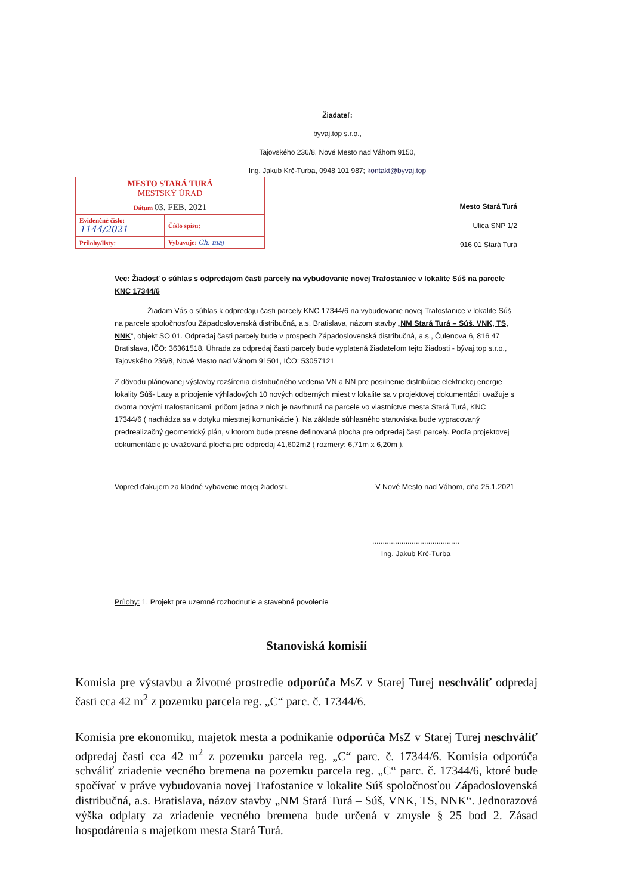Žiadateľ:
byvaj.top s.r.o.,
Tajovského 236/8, Nové Mesto nad Váhom 9150,
Ing. Jakub Krč-Turba, 0948 101 987; kontakt@byvaj.top
| MESTO STARÁ TURÁ MESTSKÝ ÚRAD | |
| Dátum 03. FEB. 2021 | |
| Evidenčné číslo: 1144/2021 | Číslo spisu: |
| Prílohy/listy: | Vybavuje: Ch. maj |
Mesto Stará Turá
Ulica SNP 1/2
916 01 Stará Turá
Vec: Žiadosť o súhlas s odpredajom časti parcely na vybudovanie novej Trafostanice v lokalite Súš na parcele KNC 17344/6
Žiadam Vás o súhlas k odpredaju časti parcely KNC 17344/6 na vybudovanie novej Trafostanice v lokalite Súš na parcele spoločnosťou Západoslovenská distribučná, a.s. Bratislava, názom stavby „NM Stará Turá – Súš, VNK, TS, NNK“, objekt SO 01. Odpredaj časti parcely bude v prospech Západoslovenská distribučná, a.s., Čulenova 6, 816 47 Bratislava, IČO: 36361518. Úhrada za odpredaj časti parcely bude vyplatená žiadateľom tejto žiadosti - bývaj.top s.r.o., Tajovského 236/8, Nové Mesto nad Váhom 91501, IČO: 53057121
Z dôvodu plánovanej výstavby rozšírenia distribučného vedenia VN a NN pre posilnenie distribúcie elektrickej energie lokality Súš- Lazy a pripojenie výhľadových 10 nových odberných miest v lokalite sa v projektovej dokumentácii uvažuje s dvoma novými trafostanicami, pričom jedna z nich je navrhnutá na parcele vo vlastníctve mesta Stará Turá, KNC 17344/6 ( nachádza sa v dotyku miestnej komunikácie ). Na základe súhlasného stanoviska bude vypracovaný predrealizačný geometrický plán, v ktorom bude presne definovaná plocha pre odpredaj časti parcely. Podľa projektovej dokumentácie je uvažovaná plocha pre odpredaj 41,602m2 ( rozmery: 6,71m x 6,20m ).
Vopred ďakujem za kladné vybavenie mojej žiadosti. V Nové Mesto nad Váhom, dňa 25.1.2021
..........................................
Ing. Jakub Krč-Turba
Prílohy: 1. Projekt pre uzemné rozhodnutie a stavebné povolenie
Stanoviská komisií
Komisia pre výstavbu a životné prostredie odporúča MsZ v Starej Turej neschváliť odpredaj časti cca 42 m<sup>2</sup> z pozemku parcela reg. „C“ parc. č. 17344/6.
Komisia pre ekonomiku, majetok mesta a podnikanie odporúča MsZ v Starej Turej neschváliť odpredaj časti cca 42 m<sup>2</sup> z pozemku parcela reg. „C“ parc. č. 17344/6. Komisia odporúča schváliť zriadenie vecného bremena na pozemku parcela reg. „C“ parc. č. 17344/6, ktoré bude spočívať v práve vybudovania novej Trafostanice v lokalite Súš spoločnosťou Západoslovenská distribučná, a.s. Bratislava, názov stavby „NM Stará Turá – Súš, VNK, TS, NNK“. Jednorazová výška odplaty za zriadenie vecného bremena bude určená v zmysle § 25 bod 2. Zásad hospodárenia s majetkom mesta Stará Turá.